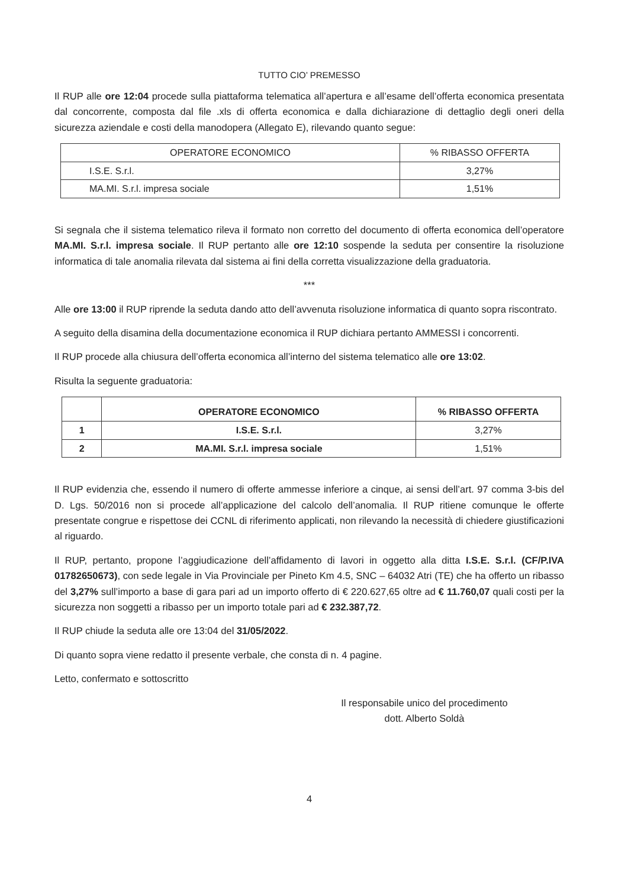TUTTO CIO’ PREMESSO
Il RUP alle ore 12:04 procede sulla piattaforma telematica all’apertura e all’esame dell’offerta economica presentata dal concorrente, composta dal file .xls di offerta economica e dalla dichiarazione di dettaglio degli oneri della sicurezza aziendale e costi della manodopera (Allegato E), rilevando quanto segue:
| OPERATORE ECONOMICO | % RIBASSO OFFERTA |
| --- | --- |
| I.S.E. S.r.l. | 3,27% |
| MA.MI. S.r.l. impresa sociale | 1,51% |
Si segnala che il sistema telematico rileva il formato non corretto del documento di offerta economica dell’operatore MA.MI. S.r.l. impresa sociale. Il RUP pertanto alle ore 12:10 sospende la seduta per consentire la risoluzione informatica di tale anomalia rilevata dal sistema ai fini della corretta visualizzazione della graduatoria.
***
Alle ore 13:00 il RUP riprende la seduta dando atto dell’avvenuta risoluzione informatica di quanto sopra riscontrato.
A seguito della disamina della documentazione economica il RUP dichiara pertanto AMMESSI i concorrenti.
Il RUP procede alla chiusura dell’offerta economica all’interno del sistema telematico alle ore 13:02.
Risulta la seguente graduatoria:
| | OPERATORE ECONOMICO | % RIBASSO OFFERTA |
| --- | --- | --- |
| 1 | I.S.E. S.r.l. | 3,27% |
| 2 | MA.MI. S.r.l. impresa sociale | 1,51% |
Il RUP evidenzia che, essendo il numero di offerte ammesse inferiore a cinque, ai sensi dell’art. 97 comma 3-bis del D. Lgs. 50/2016 non si procede all’applicazione del calcolo dell’anomalia. Il RUP ritiene comunque le offerte presentate congrue e rispettose dei CCNL di riferimento applicati, non rilevando la necessità di chiedere giustificazioni al riguardo.
Il RUP, pertanto, propone l’aggiudicazione dell’affidamento di lavori in oggetto alla ditta I.S.E. S.r.l. (CF/P.IVA 01782650673), con sede legale in Via Provinciale per Pineto Km 4.5, SNC – 64032 Atri (TE) che ha offerto un ribasso del 3,27% sull’importo a base di gara pari ad un importo offerto di € 220.627,65 oltre ad € 11.760,07 quali costi per la sicurezza non soggetti a ribasso per un importo totale pari ad € 232.387,72.
Il RUP chiude la seduta alle ore 13:04 del 31/05/2022.
Di quanto sopra viene redatto il presente verbale, che consta di n. 4 pagine.
Letto, confermato e sottoscritto
Il responsabile unico del procedimento
dott. Alberto Soldà
4